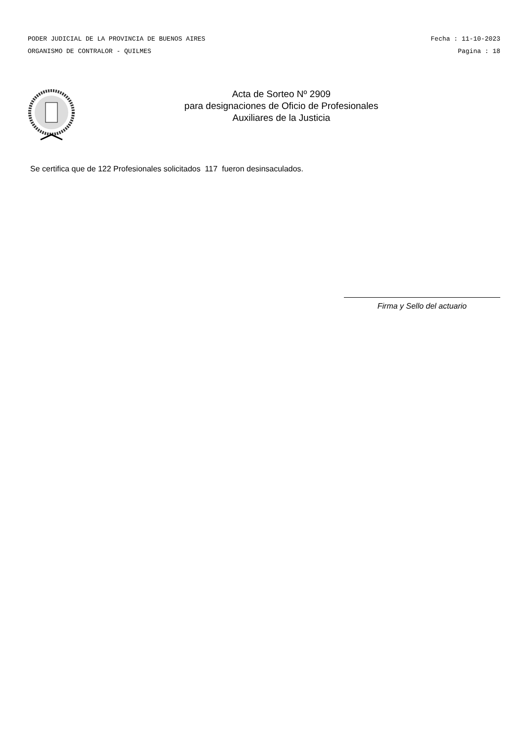PODER JUDICIAL DE LA PROVINCIA DE BUENOS AIRES Fecha : 11-10-2023
ORGANISMO DE CONTRALOR - QUILMES Pagina : 18
Acta de Sorteo Nº 2909
para designaciones de Oficio de Profesionales
Auxiliares de la Justicia
Se certifica que de 122 Profesionales solicitados 117 fueron desinsaculados.
Firma y Sello del actuario